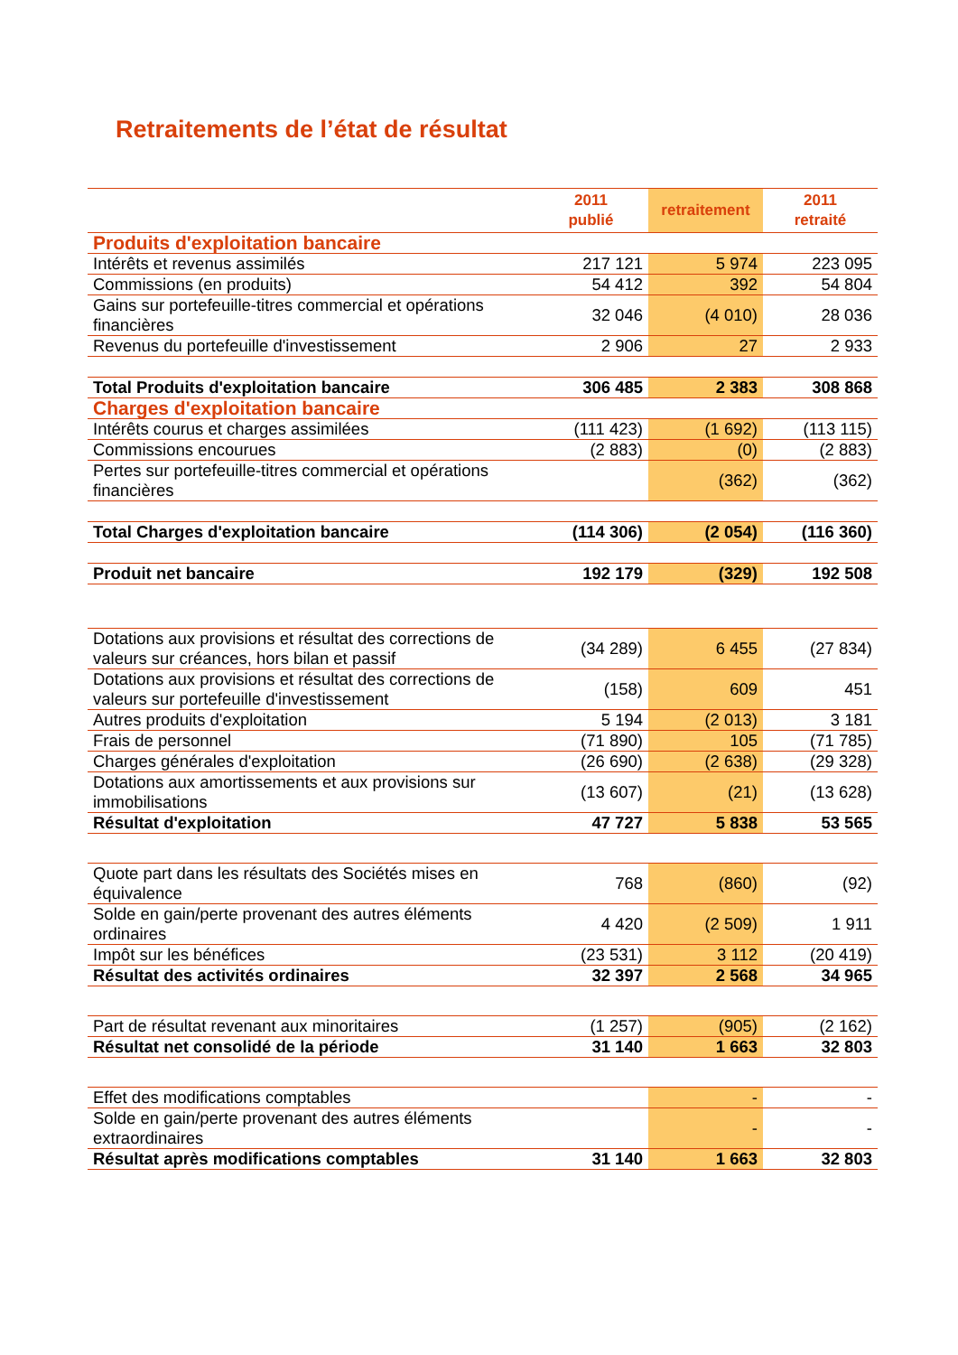Retraitements de l’état de résultat
| | 2011 publié | retraitement | 2011 retraité |
| --- | --- | --- | --- |
| Produits d'exploitation bancaire | | | |
| Intérêts et revenus assimilés | 217 121 | 5 974 | 223 095 |
| Commissions (en produits) | 54 412 | 392 | 54 804 |
| Gains sur portefeuille-titres commercial et opérations financières | 32 046 | (4 010) | 28 036 |
| Revenus du portefeuille d'investissement | 2 906 | 27 | 2 933 |
| Total Produits d'exploitation bancaire | 306 485 | 2 383 | 308 868 |
| Charges d'exploitation bancaire | | | |
| Intérêts courus et charges assimilées | (111 423) | (1 692) | (113 115) |
| Commissions encourues | (2 883) | (0) | (2 883) |
| Pertes sur portefeuille-titres commercial et opérations financières | | (362) | (362) |
| Total Charges d'exploitation bancaire | (114 306) | (2 054) | (116 360) |
| Produit net bancaire | 192 179 | (329) | 192 508 |
| Dotations aux provisions et résultat des corrections de valeurs sur créances, hors bilan et passif | (34 289) | 6 455 | (27 834) |
| Dotations aux provisions et résultat des corrections de valeurs sur portefeuille d'investissement | (158) | 609 | 451 |
| Autres produits d'exploitation | 5 194 | (2 013) | 3 181 |
| Frais de personnel | (71 890) | 105 | (71 785) |
| Charges générales d'exploitation | (26 690) | (2 638) | (29 328) |
| Dotations aux amortissements et aux provisions sur immobilisations | (13 607) | (21) | (13 628) |
| Résultat d'exploitation | 47 727 | 5 838 | 53 565 |
| Quote part dans les résultats des Sociétés mises en équivalence | 768 | (860) | (92) |
| Solde en gain/perte provenant des autres éléments ordinaires | 4 420 | (2 509) | 1 911 |
| Impôt sur les bénéfices | (23 531) | 3 112 | (20 419) |
| Résultat des activités ordinaires | 32 397 | 2 568 | 34 965 |
| Part de résultat revenant aux minoritaires | (1 257) | (905) | (2 162) |
| Résultat net consolidé de la période | 31 140 | 1 663 | 32 803 |
| Effet des modifications comptables | | - | - |
| Solde en gain/perte provenant des autres éléments extraordinaires | | - | - |
| Résultat après modifications comptables | 31 140 | 1 663 | 32 803 |